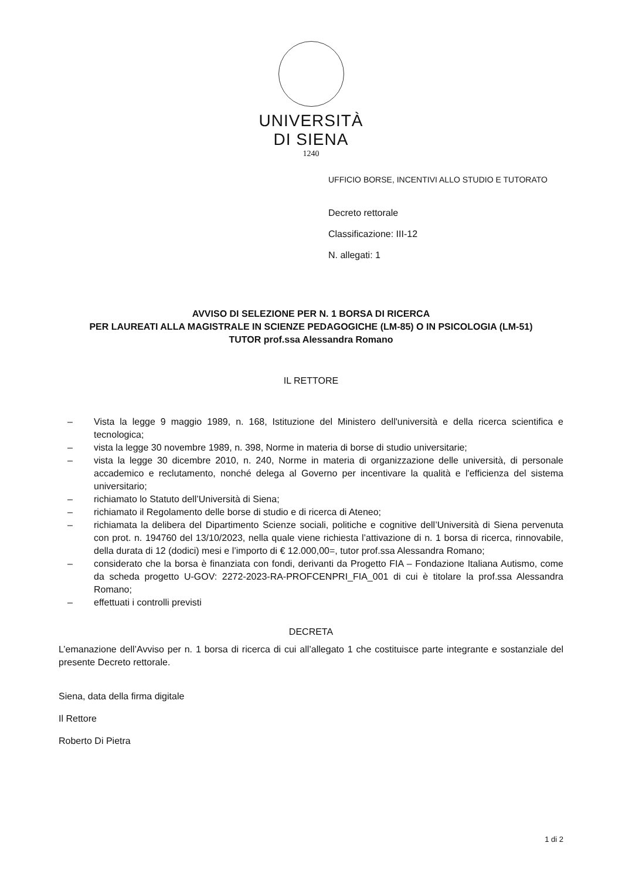UNIVERSITÀ
DI SIENA
1240
UFFICIO BORSE, INCENTIVI ALLO STUDIO E TUTORATO
Decreto rettorale
Classificazione: III-12
N. allegati: 1
AVVISO DI SELEZIONE PER N. 1 BORSA DI RICERCA
PER LAUREATI ALLA MAGISTRALE IN SCIENZE PEDAGOGICHE (LM-85) O IN PSICOLOGIA (LM-51)
TUTOR prof.ssa Alessandra Romano
IL RETTORE
– Vista la legge 9 maggio 1989, n. 168, Istituzione del Ministero dell'università e della ricerca scientifica e tecnologica;
– vista la legge 30 novembre 1989, n. 398, Norme in materia di borse di studio universitarie;
– vista la legge 30 dicembre 2010, n. 240, Norme in materia di organizzazione delle università, di personale accademico e reclutamento, nonché delega al Governo per incentivare la qualità e l'efficienza del sistema universitario;
– richiamato lo Statuto dell’Università di Siena;
– richiamato il Regolamento delle borse di studio e di ricerca di Ateneo;
– richiamata la delibera del Dipartimento Scienze sociali, politiche e cognitive dell’Università di Siena pervenuta con prot. n. 194760 del 13/10/2023, nella quale viene richiesta l’attivazione di n. 1 borsa di ricerca, rinnovabile, della durata di 12 (dodici) mesi e l’importo di € 12.000,00=, tutor prof.ssa Alessandra Romano;
– considerato che la borsa è finanziata con fondi, derivanti da Progetto FIA – Fondazione Italiana Autismo, come da scheda progetto U-GOV: 2272-2023-RA-PROFCENPRI_FIA_001 di cui è titolare la prof.ssa Alessandra Romano;
– effettuati i controlli previsti
DECRETA
L’emanazione dell’Avviso per n. 1 borsa di ricerca di cui all’allegato 1 che costituisce parte integrante e sostanziale del presente Decreto rettorale.
Siena, data della firma digitale
Il Rettore
Roberto Di Pietra
1 di 2